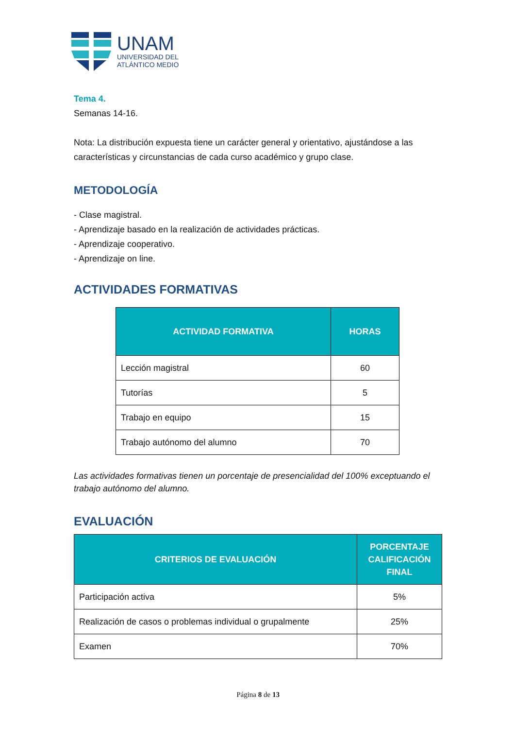UNAM
UNIVERSIDAD DEL
ATLÁNTICO MEDIO
Tema 4.
Semanas 14-16.
Nota: La distribución expuesta tiene un carácter general y orientativo, ajustándose a las características y circunstancias de cada curso académico y grupo clase.
METODOLOGÍA
- Clase magistral.
- Aprendizaje basado en la realización de actividades prácticas.
- Aprendizaje cooperativo.
- Aprendizaje on line.
ACTIVIDADES FORMATIVAS
| ACTIVIDAD FORMATIVA | HORAS |
| --- | --- |
| Lección magistral | 60 |
| Tutorías | 5 |
| Trabajo en equipo | 15 |
| Trabajo autónomo del alumno | 70 |
Las actividades formativas tienen un porcentaje de presencialidad del 100% exceptuando el trabajo autónomo del alumno.
EVALUACIÓN
| CRITERIOS DE EVALUACIÓN | PORCENTAJE CALIFICACIÓN FINAL |
| --- | --- |
| Participación activa | 5% |
| Realización de casos o problemas individual o grupalmente | 25% |
| Examen | 70% |
Página 8 de 13